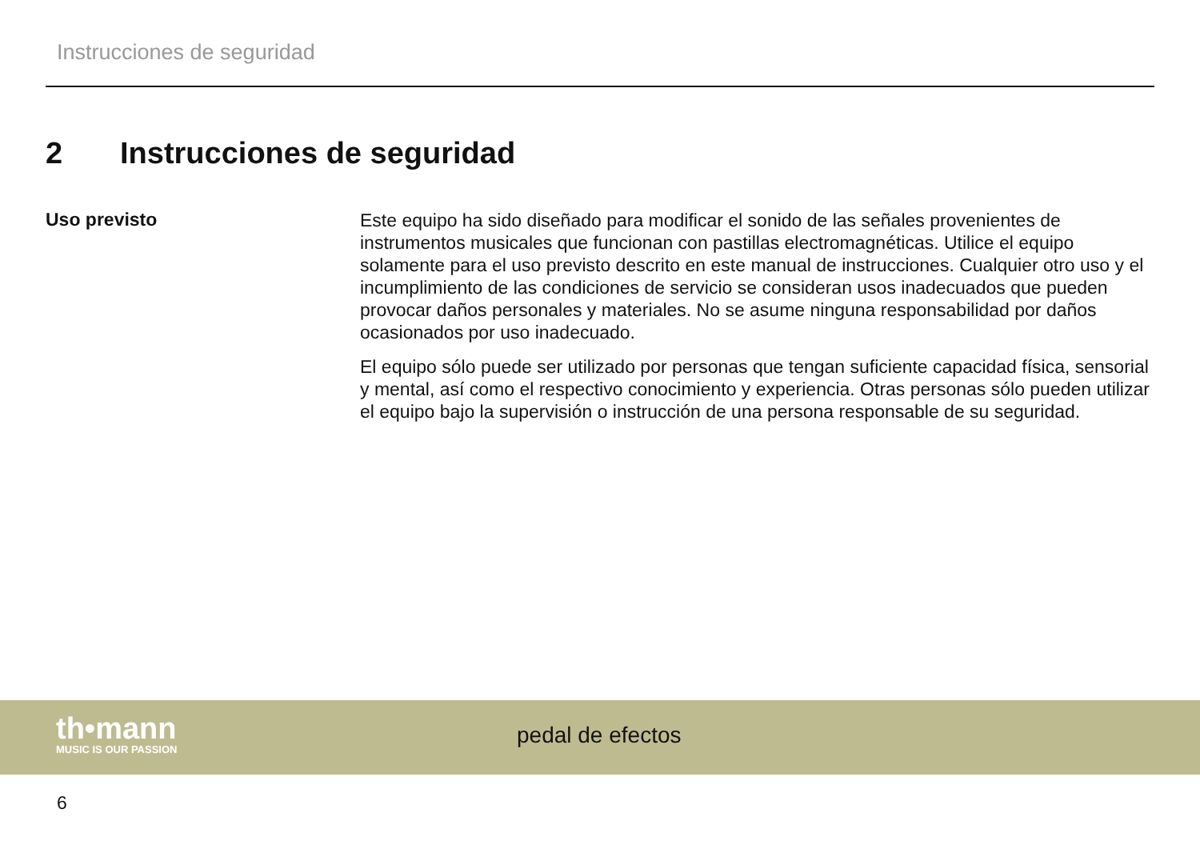Instrucciones de seguridad
2 Instrucciones de seguridad
Uso previsto
Este equipo ha sido diseñado para modificar el sonido de las señales provenientes de instrumentos musicales que funcionan con pastillas electromagnéticas. Utilice el equipo solamente para el uso previsto descrito en este manual de instrucciones. Cualquier otro uso y el incumplimiento de las condiciones de servicio se consideran usos inadecuados que pueden provocar daños personales y materiales. No se asume ninguna responsabilidad por daños ocasionados por uso inadecuado.
El equipo sólo puede ser utilizado por personas que tengan suficiente capacidad física, sensorial y mental, así como el respectivo conocimiento y experiencia. Otras personas sólo pueden utilizar el equipo bajo la supervisión o instrucción de una persona responsable de su seguridad.
th•mann
MUSIC IS OUR PASSION
pedal de efectos
6